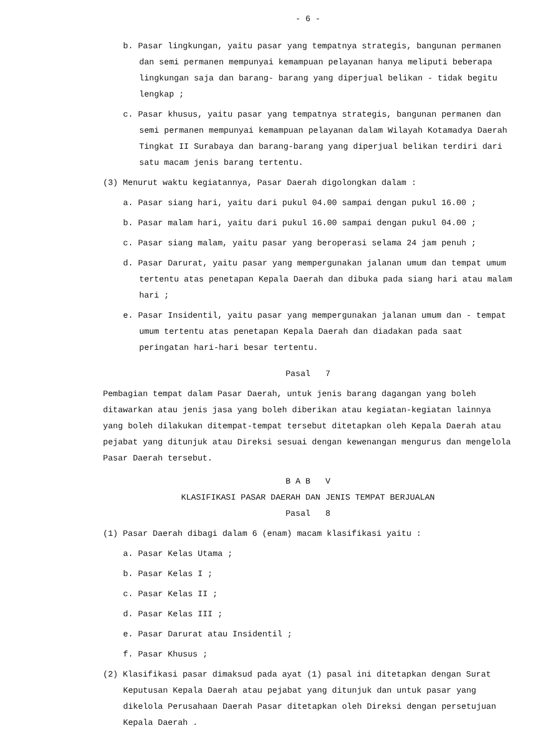- 6 -
b. Pasar lingkungan, yaitu pasar yang tempatnya strategis, bangunan permanen dan semi permanen mempunyai kemampuan pelayanan hanya meliputi beberapa lingkungan saja dan barang- barang yang diperjual belikan - tidak begitu lengkap ;
c. Pasar khusus, yaitu pasar yang tempatnya strategis, bangunan permanen dan semi permanen mempunyai kemampuan pelayanan dalam Wilayah Kotamadya Daerah Tingkat II Surabaya dan barang-barang yang diperjual belikan terdiri dari satu macam jenis barang tertentu.
(3) Menurut waktu kegiatannya, Pasar Daerah digolongkan dalam :
a. Pasar siang hari, yaitu dari pukul 04.00 sampai dengan pukul 16.00 ;
b. Pasar malam hari, yaitu dari pukul 16.00 sampai dengan pukul 04.00 ;
c. Pasar siang malam, yaitu pasar yang beroperasi selama 24 jam penuh ;
d. Pasar Darurat, yaitu pasar yang mempergunakan jalanan umum dan tempat umum tertentu atas penetapan Kepala Daerah dan dibuka pada siang hari atau malam hari ;
e. Pasar Insidentil, yaitu pasar yang mempergunakan jalanan umum dan - tempat umum tertentu atas penetapan Kepala Daerah dan diadakan pada saat peringatan hari-hari besar tertentu.
Pasal 7
Pembagian tempat dalam Pasar Daerah, untuk jenis barang dagangan yang boleh ditawarkan atau jenis jasa yang boleh diberikan atau kegiatan-kegiatan lainnya yang boleh dilakukan ditempat-tempat tersebut ditetapkan oleh Kepala Daerah atau pejabat yang ditunjuk atau Direksi sesuai dengan kewenangan mengurus dan mengelola Pasar Daerah tersebut.
B A B V
KLASIFIKASI PASAR DAERAH DAN JENIS TEMPAT BERJUALAN
Pasal 8
(1) Pasar Daerah dibagi dalam 6 (enam) macam klasifikasi yaitu :
a. Pasar Kelas Utama ;
b. Pasar Kelas I ;
c. Pasar Kelas II ;
d. Pasar Kelas III ;
e. Pasar Darurat atau Insidentil ;
f. Pasar Khusus ;
(2) Klasifikasi pasar dimaksud pada ayat (1) pasal ini ditetapkan dengan Surat Keputusan Kepala Daerah atau pejabat yang ditunjuk dan untuk pasar yang dikelola Perusahaan Daerah Pasar ditetapkan oleh Direksi dengan persetujuan Kepala Daerah .